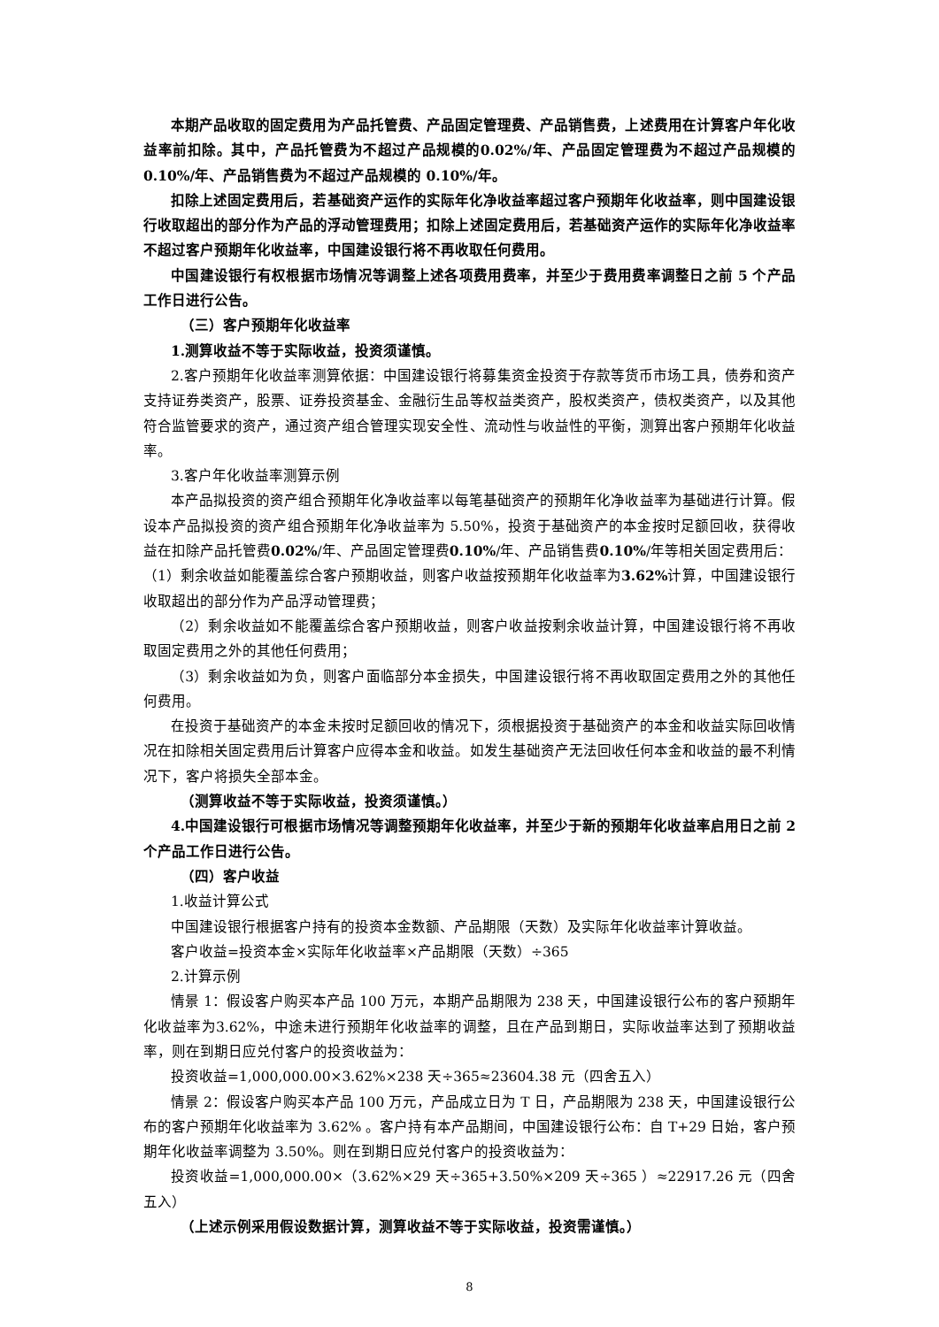本期产品收取的固定费用为产品托管费、产品固定管理费、产品销售费，上述费用在计算客户年化收益率前扣除。其中，产品托管费为不超过产品规模的0.02%/年、产品固定管理费为不超过产品规模的0.10%/年、产品销售费为不超过产品规模的 0.10%/年。
扣除上述固定费用后，若基础资产运作的实际年化净收益率超过客户预期年化收益率，则中国建设银行收取超出的部分作为产品的浮动管理费用；扣除上述固定费用后，若基础资产运作的实际年化净收益率不超过客户预期年化收益率，中国建设银行将不再收取任何费用。
中国建设银行有权根据市场情况等调整上述各项费用费率，并至少于费用费率调整日之前 5 个产品工作日进行公告。
（三）客户预期年化收益率
1.测算收益不等于实际收益，投资须谨慎。
2.客户预期年化收益率测算依据：中国建设银行将募集资金投资于存款等货币市场工具，债券和资产支持证券类资产，股票、证券投资基金、金融衍生品等权益类资产，股权类资产，债权类资产，以及其他符合监管要求的资产，通过资产组合管理实现安全性、流动性与收益性的平衡，测算出客户预期年化收益率。
3.客户年化收益率测算示例
本产品拟投资的资产组合预期年化净收益率以每笔基础资产的预期年化净收益率为基础进行计算。假设本产品拟投资的资产组合预期年化净收益率为 5.50%，投资于基础资产的本金按时足额回收，获得收益在扣除产品托管费0.02%/年、产品固定管理费0.10%/年、产品销售费0.10%/年等相关固定费用后：
（1）剩余收益如能覆盖综合客户预期收益，则客户收益按预期年化收益率为3.62% 计算，中国建设银行收取超出的部分作为产品浮动管理费；
（2）剩余收益如不能覆盖综合客户预期收益，则客户收益按剩余收益计算，中国建设银行将不再收取固定费用之外的其他任何费用；
（3）剩余收益如为负，则客户面临部分本金损失，中国建设银行将不再收取固定费用之外的其他任何费用。
在投资于基础资产的本金未按时足额回收的情况下，须根据投资于基础资产的本金和收益实际回收情况在扣除相关固定费用后计算客户应得本金和收益。如发生基础资产无法回收任何本金和收益的最不利情况下，客户将损失全部本金。
（测算收益不等于实际收益，投资须谨慎。）
4.中国建设银行可根据市场情况等调整预期年化收益率，并至少于新的预期年化收益率启用日之前 2 个产品工作日进行公告。
（四）客户收益
1.收益计算公式
中国建设银行根据客户持有的投资本金数额、产品期限（天数）及实际年化收益率计算收益。
客户收益=投资本金×实际年化收益率×产品期限（天数）÷365
2.计算示例
情景 1：假设客户购买本产品 100 万元，本期产品期限为 238 天，中国建设银行公布的客户预期年化收益率为3.62%，中途未进行预期年化收益率的调整，且在产品到期日，实际收益率达到了预期收益率，则在到期日应兑付客户的投资收益为：
投资收益=1,000,000.00×3.62%×238 天÷365≈23604.38 元（四舍五入）
情景 2：假设客户购买本产品 100 万元，产品成立日为 T 日，产品期限为 238 天，中国建设银行公布的客户预期年化收益率为 3.62% 。客户持有本产品期间，中国建设银行公布：自 T+29 日始，客户预期年化收益率调整为 3.50%。则在到期日应兑付客户的投资收益为：
投资收益=1,000,000.00×（3.62%×29 天÷365+3.50%×209 天÷365 ）≈22917.26 元（四舍五入）
（上述示例采用假设数据计算，测算收益不等于实际收益，投资需谨慎。）
8